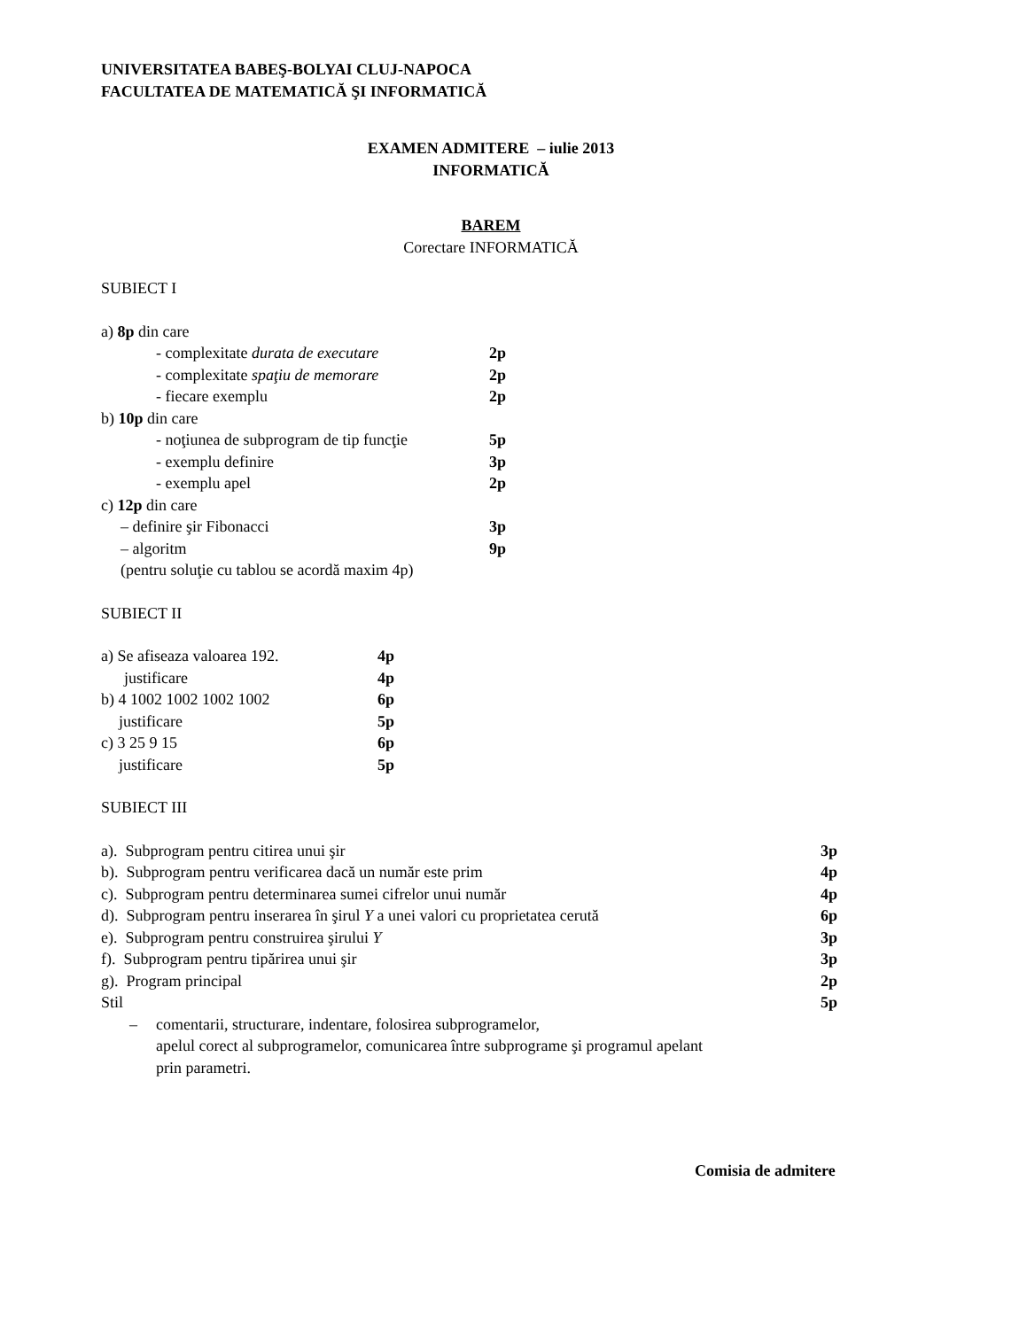UNIVERSITATEA BABEŞ-BOLYAI CLUJ-NAPOCA
FACULTATEA DE MATEMATICĂ ŞI INFORMATICĂ
EXAMEN ADMITERE – iulie 2013
INFORMATICĂ
BAREM
Corectare INFORMATICĂ
SUBIECT I
a) 8p din care
- complexitate durata de executare 2p
- complexitate spaţiu de memorare 2p
- fiecare exemplu 2p
b) 10p din care
- noţiunea de subprogram de tip funcţie 5p
- exemplu definire 3p
- exemplu apel 2p
c) 12p din care
– definire şir Fibonacci 3p
– algoritm 9p
(pentru soluţie cu tablou se acordă maxim 4p)
SUBIECT II
a) Se afiseaza valoarea 192. 4p
justificare 4p
b) 4 1002 1002 1002 1002 6p
justificare 5p
c) 3 25 9 15 6p
justificare 5p
SUBIECT III
a). Subprogram pentru citirea unui şir 3p
b). Subprogram pentru verificarea dacă un număr este prim 4p
c). Subprogram pentru determinarea sumei cifrelor unui număr 4p
d). Subprogram pentru inserarea în şirul Y a unei valori cu proprietatea cerută 6p
e). Subprogram pentru construirea şirului Y 3p
f). Subprogram pentru tipărirea unui şir 3p
g). Program principal 2p
Stil 5p
– comentarii, structurare, indentare, folosirea subprogramelor,
apelul corect al subprogramelor, comunicarea între subprograme şi programul apelant
prin parametri.
Comisia de admitere